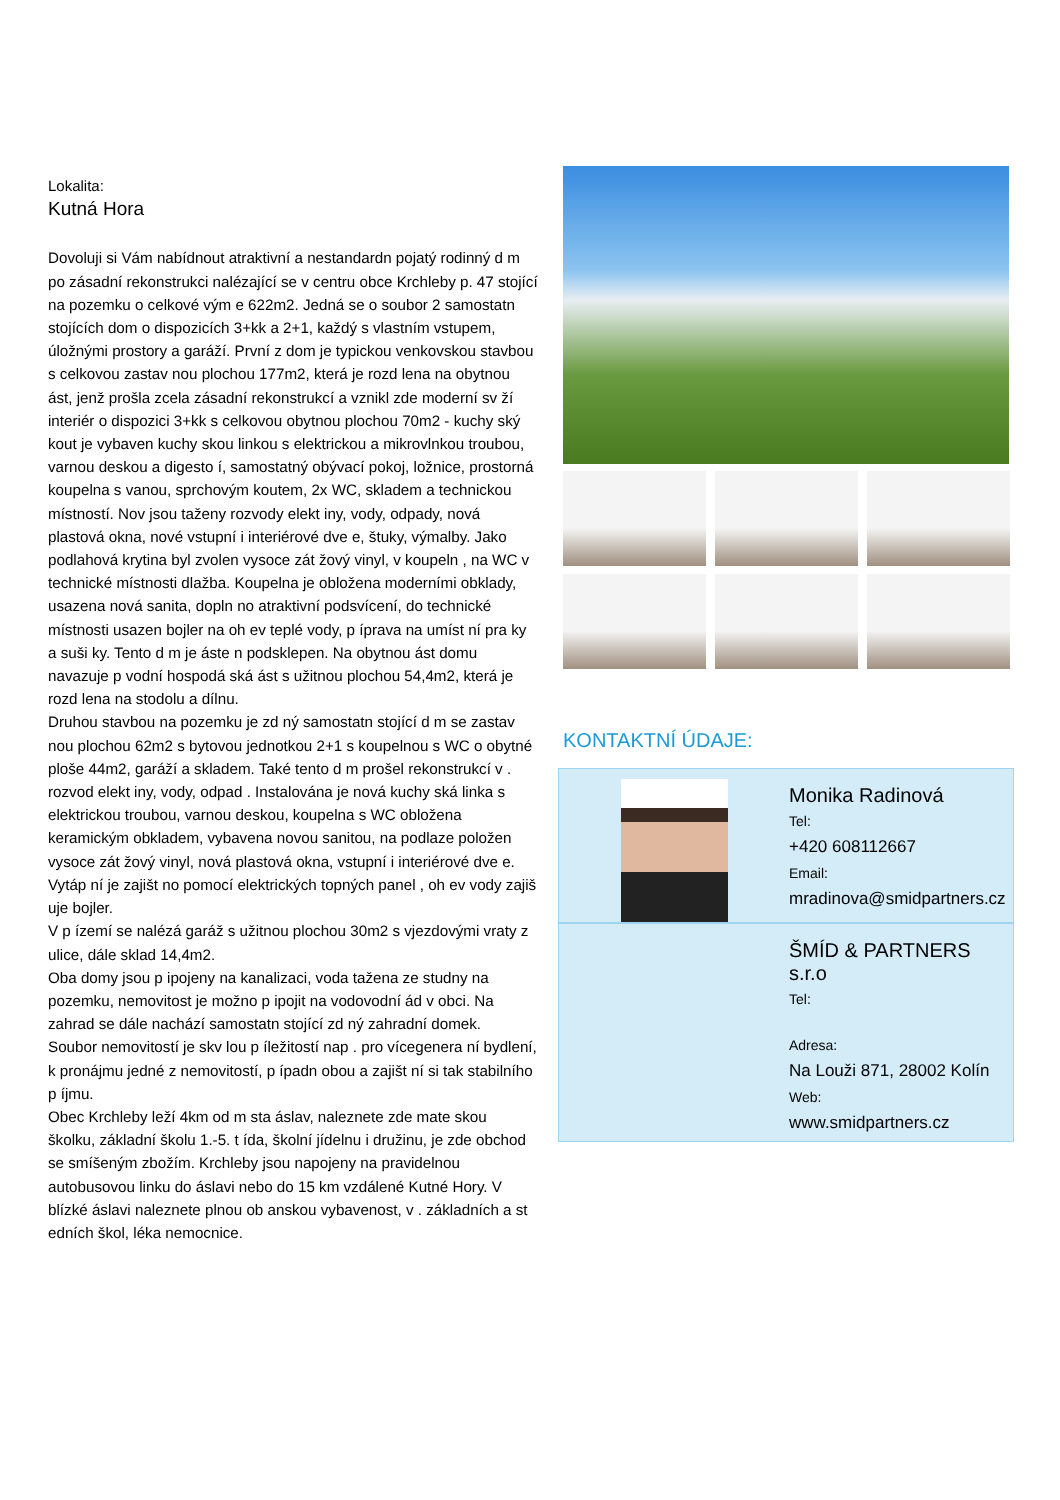Lokalita:
Kutná Hora
Dovoluji si Vám nabídnout atraktivní a nestandardn pojatý rodinný d m po zásadní rekonstrukci nalézající se v centru obce Krchleby p. 47 stojící na pozemku o celkové vým e 622m2. Jedná se o soubor 2 samostatn stojících dom o dispozicích 3+kk a 2+1, každý s vlastním vstupem, úložnými prostory a garáží. První z dom je typickou venkovskou stavbou s celkovou zastav nou plochou 177m2, která je rozd lena na obytnou ást, jenž prošla zcela zásadní rekonstrukcí a vznikl zde moderní sv ží interiér o dispozici 3+kk s celkovou obytnou plochou 70m2 - kuchy ský kout je vybaven kuchy skou linkou s elektrickou a mikrovlnkou troubou, varnou deskou a digesto í, samostatný obývací pokoj, ložnice, prostorná koupelna s vanou, sprchovým koutem, 2x WC, skladem a technickou místností. Nov jsou taženy rozvody elekt iny, vody, odpady, nová plastová okna, nové vstupní i interiérové dve e, štuky, výmalby. Jako podlahová krytina byl zvolen vysoce zát žový vinyl, v koupeln , na WC v technické místnosti dlažba. Koupelna je obložena moderními obklady, usazena nová sanita, dopln no atraktivní podsvícení, do technické místnosti usazen bojler na oh ev teplé vody, p íprava na umíst ní pra ky a suši ky. Tento d m je áste n podsklepen. Na obytnou ást domu navazuje p vodní hospodá ská ást s užitnou plochou 54,4m2, která je rozd lena na stodolu a dílnu.
Druhou stavbou na pozemku je zd ný samostatn stojící d m se zastav nou plochou 62m2 s bytovou jednotkou 2+1 s koupelnou s WC o obytné ploše 44m2, garáží a skladem. Také tento d m prošel rekonstrukcí v . rozvod elekt iny, vody, odpad . Instalována je nová kuchy ská linka s elektrickou troubou, varnou deskou, koupelna s WC obložena keramickým obkladem, vybavena novou sanitou, na podlaze položen vysoce zát žový vinyl, nová plastová okna, vstupní i interiérové dve e. Vytáp ní je zajišt no pomocí elektrických topných panel , oh ev vody zajiš uje bojler.
V p ízemí se nalézá garáž s užitnou plochou 30m2 s vjezdovými vraty z ulice, dále sklad 14,4m2.
Oba domy jsou p ipojeny na kanalizaci, voda tažena ze studny na pozemku, nemovitost je možno p ipojit na vodovodní ád v obci. Na zahrad se dále nachází samostatn stojící zd ný zahradní domek.
Soubor nemovitostí je skv lou p íležitostí nap . pro vícegenera ní bydlení, k pronájmu jedné z nemovitostí, p ípadn obou a zajišt ní si tak stabilního p íjmu.
Obec Krchleby leží 4km od m sta áslav, naleznete zde mate skou školku, základní školu 1.-5. t ída, školní jídelnu i družinu, je zde obchod se smíšeným zbožím. Krchleby jsou napojeny na pravidelnou autobusovou linku do áslavi nebo do 15 km vzdálené Kutné Hory. V blízké áslavi naleznete plnou ob anskou vybavenost, v . základních a st edních škol, léka nemocnice.
KONTAKTNÍ ÚDAJE:
Monika Radinová
Tel:
+420 608112667
Email:
mradinova@smidpartners.cz
ŠMÍD & PARTNERS s.r.o
Tel:
Adresa:
Na Louži 871, 28002 Kolín
Web:
www.smidpartners.cz